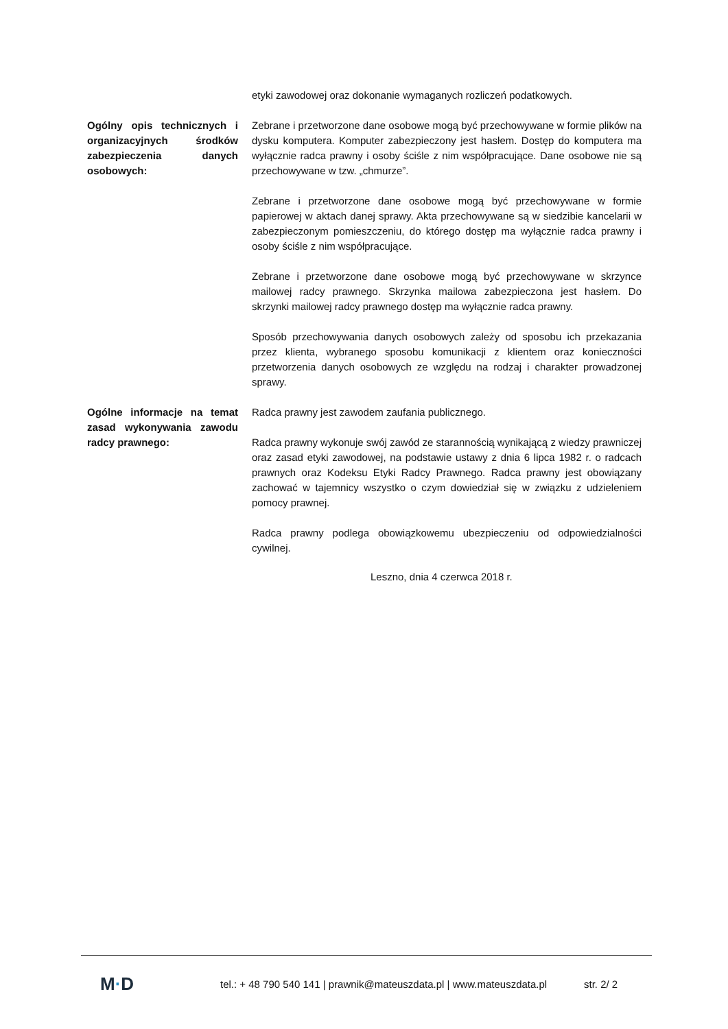etyki zawodowej oraz dokonanie wymaganych rozliczeń podatkowych.
Ogólny opis technicznych i organizacyjnych środków zabezpieczenia danych osobowych:
Zebrane i przetworzone dane osobowe mogą być przechowywane w formie plików na dysku komputera. Komputer zabezpieczony jest hasłem. Dostęp do komputera ma wyłącznie radca prawny i osoby ściśle z nim współpracujące. Dane osobowe nie są przechowywane w tzw. „chmurze”.
Zebrane i przetworzone dane osobowe mogą być przechowywane w formie papierowej w aktach danej sprawy. Akta przechowywane są w siedzibie kancelarii w zabezpieczonym pomieszczeniu, do którego dostęp ma wyłącznie radca prawny i osoby ściśle z nim współpracujące.
Zebrane i przetworzone dane osobowe mogą być przechowywane w skrzynce mailowej radcy prawnego. Skrzynka mailowa zabezpieczona jest hasłem. Do skrzynki mailowej radcy prawnego dostęp ma wyłącznie radca prawny.
Sposób przechowywania danych osobowych zależy od sposobu ich przekazania przez klienta, wybranego sposobu komunikacji z klientem oraz konieczności przetworzenia danych osobowych ze względu na rodzaj i charakter prowadzonej sprawy.
Ogólne informacje na temat zasad wykonywania zawodu radcy prawnego:
Radca prawny jest zawodem zaufania publicznego.
Radca prawny wykonuje swój zawód ze starannością wynikającą z wiedzy prawniczej oraz zasad etyki zawodowej, na podstawie ustawy z dnia 6 lipca 1982 r. o radcach prawnych oraz Kodeksu Etyki Radcy Prawnego. Radca prawny jest obowiązany zachować w tajemnicy wszystko o czym dowiedział się w związku z udzieleniem pomocy prawnej.
Radca prawny podlega obowiązkowemu ubezpieczeniu od odpowiedzialności cywilnej.
Leszno, dnia 4 czerwca 2018 r.
M·D
tel.: + 48 790 540 141 | prawnik@mateuszdata.pl | www.mateuszdata.pl
str. 2/ 2